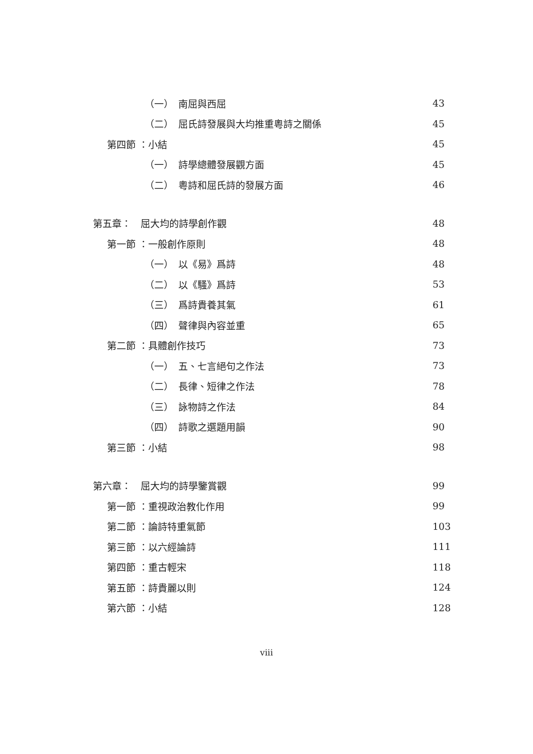（一）　南屈與西屈 43
（二）　屈氏詩發展與大均推重粵詩之關係 45
第四節 ：小結 45
（一）　詩學總體發展觀方面 45
（二）　粵詩和屈氏詩的發展方面 46
第五章：　屈大均的詩學創作觀 48
第一節 ：一般創作原則 48
（一）　以《易》爲詩 48
（二）　以《騷》爲詩 53
（三）　爲詩貴養其氣 61
（四）　聲律與內容並重 65
第二節 ：具體創作技巧 73
（一）　五、七言絕句之作法 73
（二）　長律、短律之作法 78
（三）　詠物詩之作法 84
（四）　詩歌之選題用韻 90
第三節 ：小結 98
第六章：　屈大均的詩學鑒賞觀 99
第一節 ：重視政治教化作用 99
第二節 ：論詩特重氣節 103
第三節 ：以六經論詩 111
第四節 ：重古輕宋 118
第五節 ：詩貴麗以則 124
第六節 ：小結 128
viii